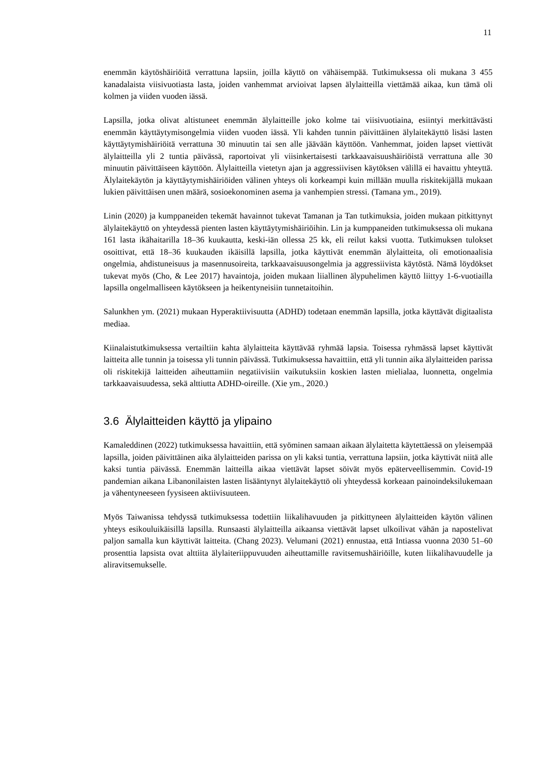11
enemmän käytöshäiriöitä verrattuna lapsiin, joilla käyttö on vähäisempää. Tutkimuksessa oli mukana 3 455 kanadalaista viisivuotiasta lasta, joiden vanhemmat arvioivat lapsen älylaitteilla viettämää aikaa, kun tämä oli kolmen ja viiden vuoden iässä.
Lapsilla, jotka olivat altistuneet enemmän älylaitteille joko kolme tai viisivuotiaina, esiintyi merkittävästi enemmän käyttäytymisongelmia viiden vuoden iässä. Yli kahden tunnin päivittäinen älylaitekäyttö lisäsi lasten käyttäytymishäiriöitä verrattuna 30 minuutin tai sen alle jäävään käyttöön. Vanhemmat, joiden lapset viettivät älylaitteilla yli 2 tuntia päivässä, raportoivat yli viisinkertaisesti tarkkaavaisuushäiriöistä verrattuna alle 30 minuutin päivittäiseen käyttöön. Älylaitteilla vietetyn ajan ja aggressiivisen käytöksen välillä ei havaittu yhteyttä. Älylaitekäytön ja käyttäytymishäiriöiden välinen yhteys oli korkeampi kuin millään muulla riskitekijällä mukaan lukien päivittäisen unen määrä, sosioekonominen asema ja vanhempien stressi. (Tamana ym., 2019).
Linin (2020) ja kumppaneiden tekemät havainnot tukevat Tamanan ja Tan tutkimuksia, joiden mukaan pitkittynyt älylaitekäyttö on yhteydessä pienten lasten käyttäytymishäiriöihin. Lin ja kumppaneiden tutkimuksessa oli mukana 161 lasta ikähaitarilla 18–36 kuukautta, keski-iän ollessa 25 kk, eli reilut kaksi vuotta. Tutkimuksen tulokset osoittivat, että 18–36 kuukauden ikäisillä lapsilla, jotka käyttivät enemmän älylaitteita, oli emotionaalisia ongelmia, ahdistuneisuus ja masennusoireita, tarkkaavaisuusongelmia ja aggressiivista käytöstä. Nämä löydökset tukevat myös (Cho, & Lee 2017) havaintoja, joiden mukaan liiallinen älypuhelimen käyttö liittyy 1-6-vuotiailla lapsilla ongelmalliseen käytökseen ja heikentyneisiin tunnetaitoihin.
Salunkhen ym. (2021) mukaan Hyperaktiivisuutta (ADHD) todetaan enemmän lapsilla, jotka käyttävät digitaalista mediaa.
Kiinalaistutkimuksessa vertailtiin kahta älylaitteita käyttävää ryhmää lapsia. Toisessa ryhmässä lapset käyttivät laitteita alle tunnin ja toisessa yli tunnin päivässä. Tutkimuksessa havaittiin, että yli tunnin aika älylaitteiden parissa oli riskitekijä laitteiden aiheuttamiin negatiivisiin vaikutuksiin koskien lasten mielialaa, luonnetta, ongelmia tarkkaavaisuudessa, sekä alttiutta ADHD-oireille. (Xie ym., 2020.)
3.6 Älylaitteiden käyttö ja ylipaino
Kamaleddinen (2022) tutkimuksessa havaittiin, että syöminen samaan aikaan älylaitetta käytettäessä on yleisempää lapsilla, joiden päivittäinen aika älylaitteiden parissa on yli kaksi tuntia, verrattuna lapsiin, jotka käyttivät niitä alle kaksi tuntia päivässä. Enemmän laitteilla aikaa viettävät lapset söivät myös epäterveellisemmin. Covid-19 pandemian aikana Libanonilaisten lasten lisääntynyt älylaitekäyttö oli yhteydessä korkeaan painoindeksilukemaan ja vähentyneeseen fyysiseen aktiivisuuteen.
Myös Taiwanissa tehdyssä tutkimuksessa todettiin liikalihavuuden ja pitkittyneen älylaitteiden käytön välinen yhteys esikouluikäisillä lapsilla. Runsaasti älylaitteilla aikaansa viettävät lapset ulkoilivat vähän ja napostelivat paljon samalla kun käyttivät laitteita. (Chang 2023). Velumani (2021) ennustaa, että Intiassa vuonna 2030 51–60 prosenttia lapsista ovat alttiita älylaiteriippuvuuden aiheuttamille ravitsemushäiriöille, kuten liikalihavuudelle ja aliravitsemukselle.